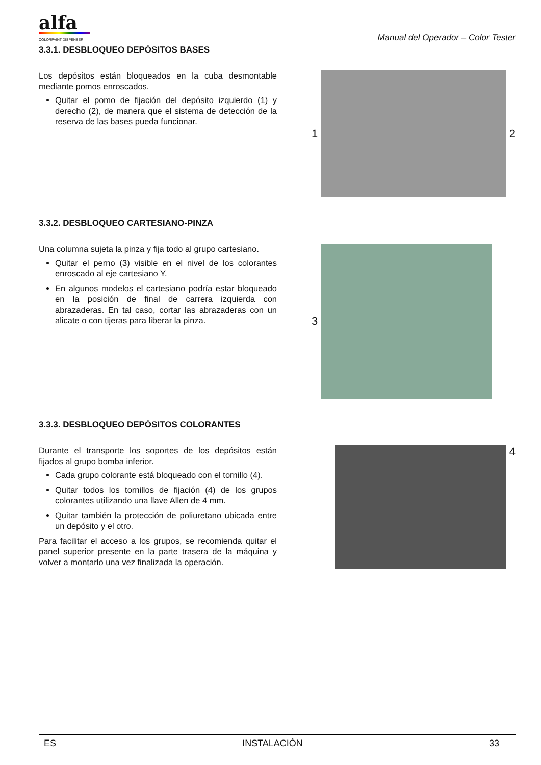alfa
COLORPAINT DISPENSER
Manual del Operador – Color Tester
3.3.1. DESBLOQUEO DEPÓSITOS BASES
Los depósitos están bloqueados en la cuba desmontable mediante pomos enroscados.
Quitar el pomo de fijación del depósito izquierdo (1) y derecho (2), de manera que el sistema de detección de la reserva de las bases pueda funcionar.
1 2
3.3.2. DESBLOQUEO CARTESIANO-PINZA
Una columna sujeta la pinza y fija todo al grupo cartesiano.
Quitar el perno (3) visible en el nivel de los colorantes enroscado al eje cartesiano Y.
En algunos modelos el cartesiano podría estar bloqueado en la posición de final de carrera izquierda con abrazaderas. En tal caso, cortar las abrazaderas con un alicate o con tijeras para liberar la pinza.
3
3.3.3. DESBLOQUEO DEPÓSITOS COLORANTES
Durante el transporte los soportes de los depósitos están fijados al grupo bomba inferior.
Cada grupo colorante está bloqueado con el tornillo (4).
Quitar todos los tornillos de fijación (4) de los grupos colorantes utilizando una llave Allen de 4 mm.
Quitar también la protección de poliuretano ubicada entre un depósito y el otro.
Para facilitar el acceso a los grupos, se recomienda quitar el panel superior presente en la parte trasera de la máquina y volver a montarlo una vez finalizada la operación.
4
ES INSTALACIÓN 33